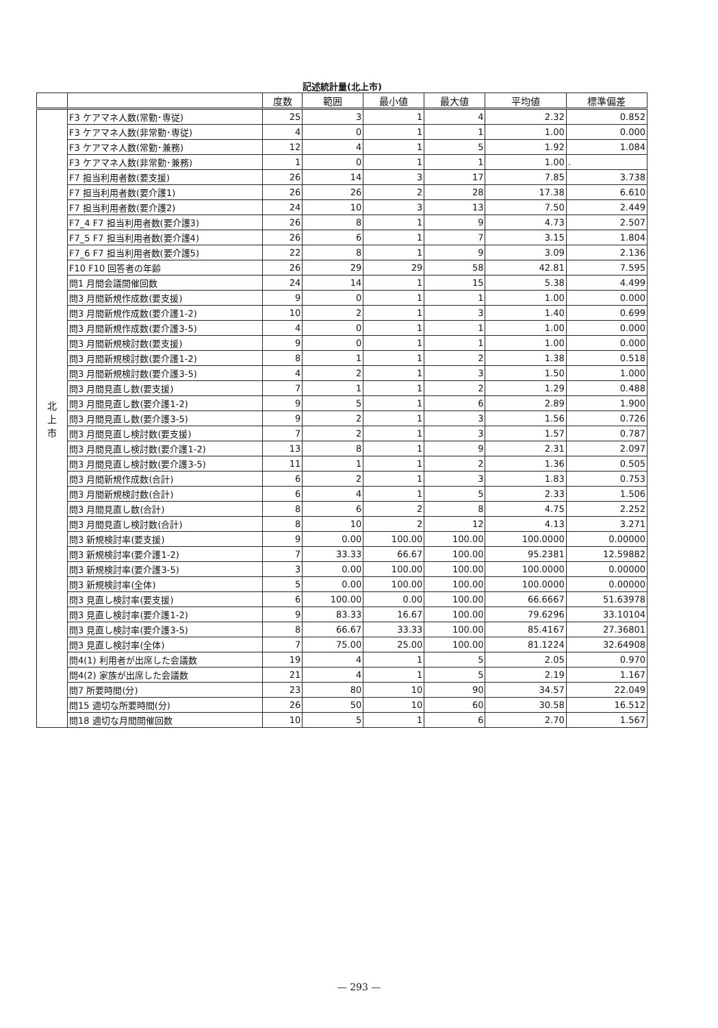記述統計量(北上市)
| | | 度数 | 範囲 | 最小値 | 最大値 | 平均値 | 標準偏差 |
| --- | --- | --- | --- | --- | --- | --- | --- |
| 北 上 市 | F3 ケアマネ人数(常勤･専従) | 25 | 3 | 1 | 4 | 2.32 | 0.852 |
| | F3 ケアマネ人数(非常勤･専従) | 4 | 0 | 1 | 1 | 1.00 | 0.000 |
| | F3 ケアマネ人数(常勤･兼務) | 12 | 4 | 1 | 5 | 1.92 | 1.084 |
| | F3 ケアマネ人数(非常勤･兼務) | 1 | 0 | 1 | 1 | 1.00 | . |
| | F7 担当利用者数(要支援) | 26 | 14 | 3 | 17 | 7.85 | 3.738 |
| | F7 担当利用者数(要介護1) | 26 | 26 | 2 | 28 | 17.38 | 6.610 |
| | F7 担当利用者数(要介護2) | 24 | 10 | 3 | 13 | 7.50 | 2.449 |
| | F7_4 F7 担当利用者数(要介護3) | 26 | 8 | 1 | 9 | 4.73 | 2.507 |
| | F7_5 F7 担当利用者数(要介護4) | 26 | 6 | 1 | 7 | 3.15 | 1.804 |
| | F7_6 F7 担当利用者数(要介護5) | 22 | 8 | 1 | 9 | 3.09 | 2.136 |
| | F10 F10 回答者の年齢 | 26 | 29 | 29 | 58 | 42.81 | 7.595 |
| | 問1 月間会議開催回数 | 24 | 14 | 1 | 15 | 5.38 | 4.499 |
| | 問3 月間新規作成数(要支援) | 9 | 0 | 1 | 1 | 1.00 | 0.000 |
| | 問3 月間新規作成数(要介護1-2) | 10 | 2 | 1 | 3 | 1.40 | 0.699 |
| | 問3 月間新規作成数(要介護3-5) | 4 | 0 | 1 | 1 | 1.00 | 0.000 |
| | 問3 月間新規検討数(要支援) | 9 | 0 | 1 | 1 | 1.00 | 0.000 |
| | 問3 月間新規検討数(要介護1-2) | 8 | 1 | 1 | 2 | 1.38 | 0.518 |
| | 問3 月間新規検討数(要介護3-5) | 4 | 2 | 1 | 3 | 1.50 | 1.000 |
| | 問3 月間見直し数(要支援) | 7 | 1 | 1 | 2 | 1.29 | 0.488 |
| | 問3 月間見直し数(要介護1-2) | 9 | 5 | 1 | 6 | 2.89 | 1.900 |
| | 問3 月間見直し数(要介護3-5) | 9 | 2 | 1 | 3 | 1.56 | 0.726 |
| | 問3 月間見直し検討数(要支援) | 7 | 2 | 1 | 3 | 1.57 | 0.787 |
| | 問3 月間見直し検討数(要介護1-2) | 13 | 8 | 1 | 9 | 2.31 | 2.097 |
| | 問3 月間見直し検討数(要介護3-5) | 11 | 1 | 1 | 2 | 1.36 | 0.505 |
| | 問3 月間新規作成数(合計) | 6 | 2 | 1 | 3 | 1.83 | 0.753 |
| | 問3 月間新規検討数(合計) | 6 | 4 | 1 | 5 | 2.33 | 1.506 |
| | 問3 月間見直し数(合計) | 8 | 6 | 2 | 8 | 4.75 | 2.252 |
| | 問3 月間見直し検討数(合計) | 8 | 10 | 2 | 12 | 4.13 | 3.271 |
| | 問3 新規検討率(要支援) | 9 | 0.00 | 100.00 | 100.00 | 100.0000 | 0.00000 |
| | 問3 新規検討率(要介護1-2) | 7 | 33.33 | 66.67 | 100.00 | 95.2381 | 12.59882 |
| | 問3 新規検討率(要介護3-5) | 3 | 0.00 | 100.00 | 100.00 | 100.0000 | 0.00000 |
| | 問3 新規検討率(全体) | 5 | 0.00 | 100.00 | 100.00 | 100.0000 | 0.00000 |
| | 問3 見直し検討率(要支援) | 6 | 100.00 | 0.00 | 100.00 | 66.6667 | 51.63978 |
| | 問3 見直し検討率(要介護1-2) | 9 | 83.33 | 16.67 | 100.00 | 79.6296 | 33.10104 |
| | 問3 見直し検討率(要介護3-5) | 8 | 66.67 | 33.33 | 100.00 | 85.4167 | 27.36801 |
| | 問3 見直し検討率(全体) | 7 | 75.00 | 25.00 | 100.00 | 81.1224 | 32.64908 |
| | 問4(1) 利用者が出席した会議数 | 19 | 4 | 1 | 5 | 2.05 | 0.970 |
| | 問4(2) 家族が出席した会議数 | 21 | 4 | 1 | 5 | 2.19 | 1.167 |
| | 問7 所要時間(分) | 23 | 80 | 10 | 90 | 34.57 | 22.049 |
| | 問15 適切な所要時間(分) | 26 | 50 | 10 | 60 | 30.58 | 16.512 |
| | 問18 適切な月間開催回数 | 10 | 5 | 1 | 6 | 2.70 | 1.567 |
— 293 —